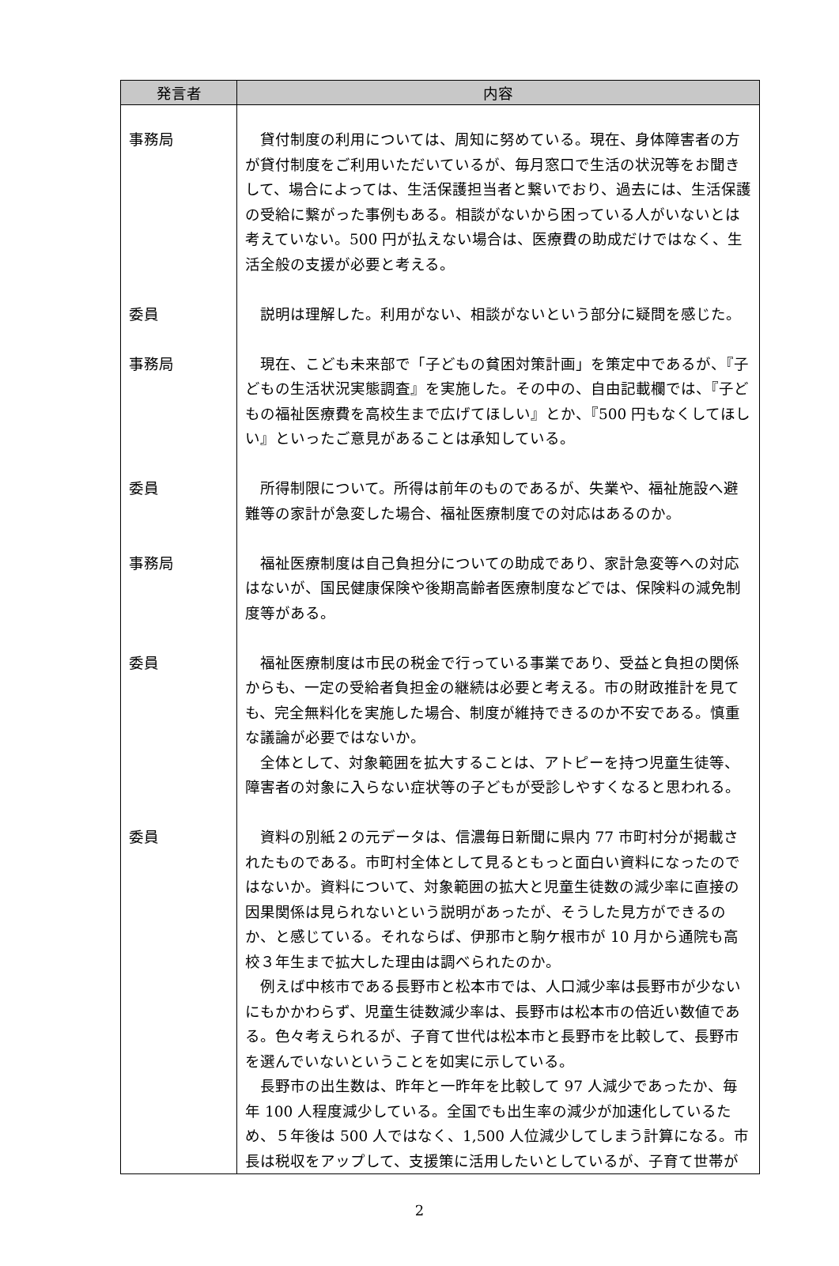| 発言者 | 内容 |
| --- | --- |
| 事務局 | 貸付制度の利用については、周知に努めている。現在、身体障害者の方が貸付制度をご利用いただいているが、毎月窓口で生活の状況等をお聞きして、場合によっては、生活保護担当者と繋いでおり、過去には、生活保護の受給に繋がった事例もある。相談がないから困っている人がいないとは考えていない。500 円が払えない場合は、医療費の助成だけではなく、生活全般の支援が必要と考える。 |
| 委員 | 説明は理解した。利用がない、相談がないという部分に疑問を感じた。 |
| 事務局 | 現在、こども未来部で「子どもの貧困対策計画」を策定中であるが、『子どもの生活状況実態調査』を実施した。その中の、自由記載欄では、『子どもの福祉医療費を高校生まで広げてほしい』とか、『500 円もなくしてほしい』といったご意見があることは承知している。 |
| 委員 | 所得制限について。所得は前年のものであるが、失業や、福祉施設へ避難等の家計が急変した場合、福祉医療制度での対応はあるのか。 |
| 事務局 | 福祉医療制度は自己負担分についての助成であり、家計急変等への対応はないが、国民健康保険や後期高齢者医療制度などでは、保険料の減免制度等がある。 |
| 委員 | 福祉医療制度は市民の税金で行っている事業であり、受益と負担の関係からも、一定の受給者負担金の継続は必要と考える。市の財政推計を見ても、完全無料化を実施した場合、制度が維持できるのか不安である。慎重な議論が必要ではないか。 全体として、対象範囲を拡大することは、アトピーを持つ児童生徒等、障害者の対象に入らない症状等の子どもが受診しやすくなると思われる。 |
| 委員 | 資料の別紙２の元データは、信濃毎日新聞に県内 77 市町村分が掲載されたものである。市町村全体として見るともっと面白い資料になったのではないか。資料について、対象範囲の拡大と児童生徒数の減少率に直接の因果関係は見られないという説明があったが、そうした見方ができるのか、と感じている。それならば、伊那市と駒ケ根市が 10 月から通院も高校３年生まで拡大した理由は調べられたのか。 例えば中核市である長野市と松本市では、人口減少率は長野市が少ないにもかかわらず、児童生徒数減少率は、長野市は松本市の倍近い数値である。色々考えられるが、子育て世代は松本市と長野市を比較して、長野市を選んでいないということを如実に示している。 長野市の出生数は、昨年と一昨年を比較して 97 人減少であったか、毎年 100 人程度減少している。全国でも出生率の減少が加速化しているため、５年後は 500 人ではなく、1,500 人位減少してしまう計算になる。市長は税収をアップして、支援策に活用したいとしているが、子育て世帯が |
2